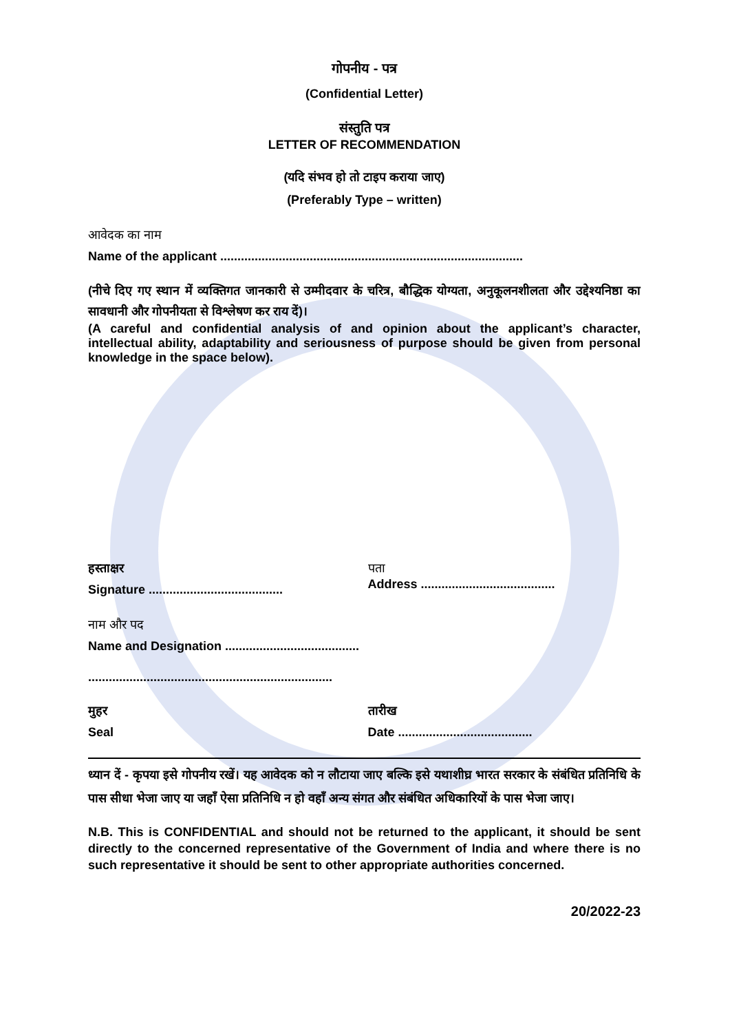गोपनीय - पत्र
(Confidential Letter)
संस्तुति पत्र
LETTER OF RECOMMENDATION
(यदि संभव हो तो टाइप कराया जाए)
(Preferably Type – written)
आवेदक का नाम
Name of the applicant ........................................................................................
(नीचे दिए गए स्थान में व्यक्तिगत जानकारी से उम्मीदवार के चरित्र, बौद्धिक योग्यता, अनुकूलनशीलता और उद्देश्यनिष्ठा का सावधानी और गोपनीयता से विश्लेषण कर राय दें)।
(A careful and confidential analysis of and opinion about the applicant’s character, intellectual ability, adaptability and seriousness of purpose should be given from personal knowledge in the space below).
हस्ताक्षर
Signature .......................................
पता
Address .......................................
नाम और पद
Name and Designation .......................................
.......................................................................
मुहर
Seal
तारीख
Date .......................................
ध्यान दें - कृपया इसे गोपनीय रखें। यह आवेदक को न लौटाया जाए बल्कि इसे यथाशीघ्र भारत सरकार के संबंधित प्रतिनिधि के पास सीधा भेजा जाए या जहाँ ऐसा प्रतिनिधि न हो वहाँ अन्य संगत और संबंधित अधिकारियों के पास भेजा जाए।
N.B. This is CONFIDENTIAL and should not be returned to the applicant, it should be sent directly to the concerned representative of the Government of India and where there is no such representative it should be sent to other appropriate authorities concerned.
20/2022-23